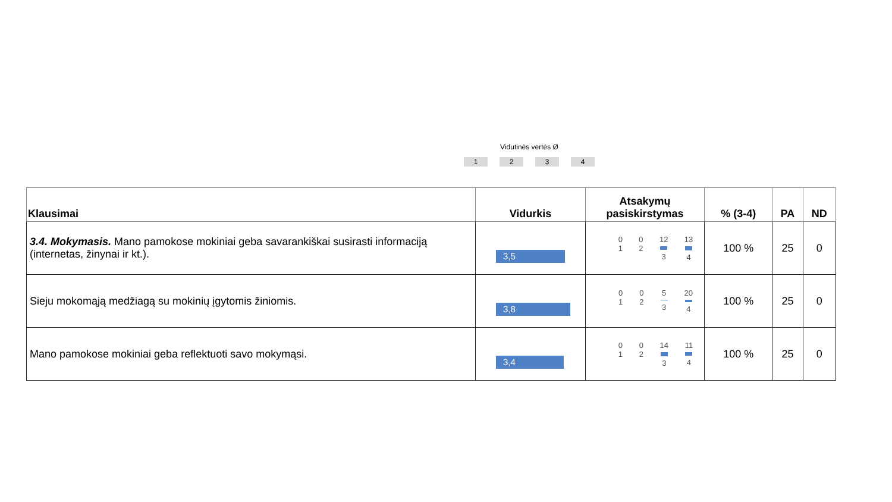Vidutinės vertės Ø
1234
| Klausimai | Vidurkis | Atsakymų pasiskirstymas | % (3-4) | PA | ND |
| --- | --- | --- | --- | --- | --- |
| 3.4. Mokymasis. Mano pamokose mokiniai geba savarankiškai susirasti informaciją (internetas, žinynai ir kt.). | 3,5 | 0 1 0 2 12 3 13 4 | 100 % | 25 | 0 |
| Sieju mokomąją medžiagą su mokinių įgytomis žiniomis. | 3,8 | 0 1 0 2 5 3 20 4 | 100 % | 25 | 0 |
| Mano pamokose mokiniai geba reflektuoti savo mokymąsi. | 3,4 | 0 1 0 2 14 3 11 4 | 100 % | 25 | 0 |